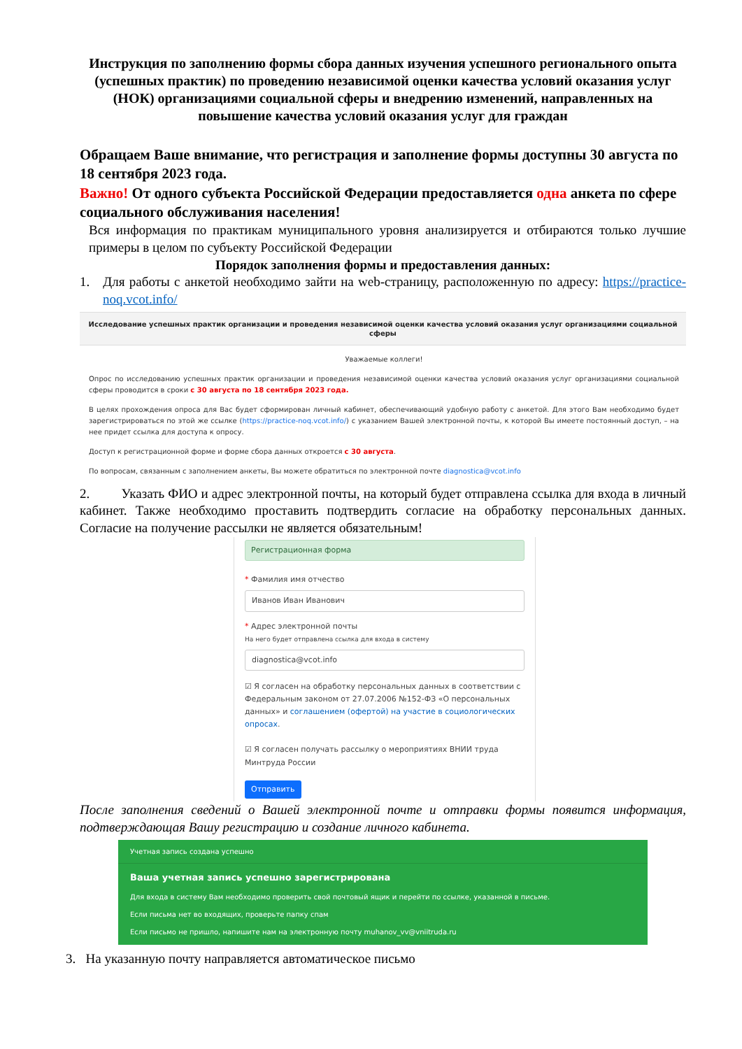Инструкция по заполнению формы сбора данных изучения успешного регионального опыта (успешных практик) по проведению независимой оценки качества условий оказания услуг (НОК) организациями социальной сферы и внедрению изменений, направленных на повышение качества условий оказания услуг для граждан
Обращаем Ваше внимание, что регистрация и заполнение формы доступны 30 августа по 18 сентября 2023 года.
Важно! От одного субъекта Российской Федерации предоставляется одна анкета по сфере социального обслуживания населения!
Вся информация по практикам муниципального уровня анализируется и отбираются только лучшие примеры в целом по субъекту Российской Федерации
Порядок заполнения формы и предоставления данных:
1. Для работы с анкетой необходимо зайти на web-страницу, расположенную по адресу: https://practice-noq.vcot.info/
Исследование успешных практик организации и проведения независимой оценки качества условий оказания услуг организациями социальной сферы
Уважаемые коллеги!
Опрос по исследованию успешных практик организации и проведения независимой оценки качества условий оказания услуг организациями социальной сферы проводится в сроки с 30 августа по 18 сентября 2023 года.
В целях прохождения опроса для Вас будет сформирован личный кабинет, обеспечивающий удобную работу с анкетой. Для этого Вам необходимо будет зарегистрироваться по этой же ссылке (https://practice-noq.vcot.info/) с указанием Вашей электронной почты, к которой Вы имеете постоянный доступ, – на нее придет ссылка для доступа к опросу.
Доступ к регистрационной форме и форме сбора данных откроется с 30 августа.
По вопросам, связанным с заполнением анкеты, Вы можете обратиться по электронной почте diagnostica@vcot.info
2. Указать ФИО и адрес электронной почты, на который будет отправлена ссылка для входа в личный кабинет. Также необходимо проставить подтвердить согласие на обработку персональных данных. Согласие на получение рассылки не является обязательным!
Регистрационная форма
* Фамилия имя отчество
Иванов Иван Иванович
* Адрес электронной почты
На него будет отправлена ссылка для входа в систему
diagnostica@vcot.info
☑ Я согласен на обработку персональных данных в соответствии с Федеральным законом от 27.07.2006 №152-ФЗ «О персональных данных» и соглашением (офертой) на участие в социологических опросах.
☑ Я согласен получать рассылку о мероприятиях ВНИИ труда Минтруда России
Отправить
После заполнения сведений о Вашей электронной почте и отправки формы появится информация, подтверждающая Вашу регистрацию и создание личного кабинета.
Учетная запись создана успешно
Ваша учетная запись успешно зарегистрирована
Для входа в систему Вам необходимо проверить свой почтовый ящик и перейти по ссылке, указанной в письме.
Если письма нет во входящих, проверьте папку спам
Если письмо не пришло, напишите нам на электронную почту muhanov_vv@vniitruda.ru
3. На указанную почту направляется автоматическое письмо